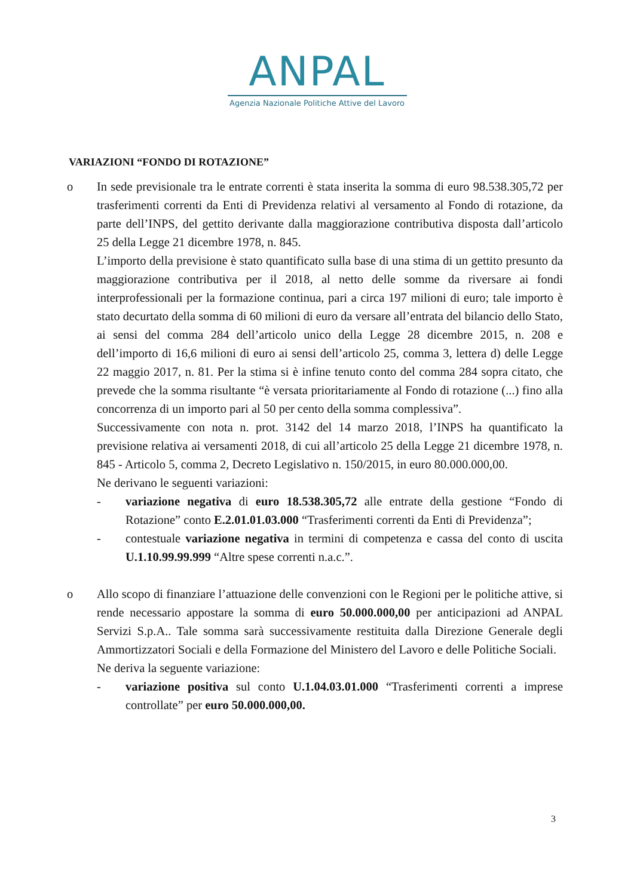ANPAL
Agenzia Nazionale Politiche Attive del Lavoro
VARIAZIONI “FONDO DI ROTAZIONE”
o In sede previsionale tra le entrate correnti è stata inserita la somma di euro 98.538.305,72 per trasferimenti correnti da Enti di Previdenza relativi al versamento al Fondo di rotazione, da parte dell’INPS, del gettito derivante dalla maggiorazione contributiva disposta dall’articolo 25 della Legge 21 dicembre 1978, n. 845.
L’importo della previsione è stato quantificato sulla base di una stima di un gettito presunto da maggiorazione contributiva per il 2018, al netto delle somme da riversare ai fondi interprofessionali per la formazione continua, pari a circa 197 milioni di euro; tale importo è stato decurtato della somma di 60 milioni di euro da versare all’entrata del bilancio dello Stato, ai sensi del comma 284 dell’articolo unico della Legge 28 dicembre 2015, n. 208 e dell’importo di 16,6 milioni di euro ai sensi dell’articolo 25, comma 3, lettera d) delle Legge 22 maggio 2017, n. 81. Per la stima si è infine tenuto conto del comma 284 sopra citato, che prevede che la somma risultante “è versata prioritariamente al Fondo di rotazione (...) fino alla concorrenza di un importo pari al 50 per cento della somma complessiva”.
Successivamente con nota n. prot. 3142 del 14 marzo 2018, l’INPS ha quantificato la previsione relativa ai versamenti 2018, di cui all’articolo 25 della Legge 21 dicembre 1978, n. 845 - Articolo 5, comma 2, Decreto Legislativo n. 150/2015, in euro 80.000.000,00.
Ne derivano le seguenti variazioni:
- variazione negativa di euro 18.538.305,72 alle entrate della gestione “Fondo di Rotazione” conto E.2.01.01.03.000 “Trasferimenti correnti da Enti di Previdenza”;
- contestuale variazione negativa in termini di competenza e cassa del conto di uscita U.1.10.99.99.999 “Altre spese correnti n.a.c.”.
o Allo scopo di finanziare l’attuazione delle convenzioni con le Regioni per le politiche attive, si rende necessario appostare la somma di euro 50.000.000,00 per anticipazioni ad ANPAL Servizi S.p.A.. Tale somma sarà successivamente restituita dalla Direzione Generale degli Ammortizzatori Sociali e della Formazione del Ministero del Lavoro e delle Politiche Sociali.
Ne deriva la seguente variazione:
- variazione positiva sul conto U.1.04.03.01.000 “Trasferimenti correnti a imprese controllate” per euro 50.000.000,00.
3